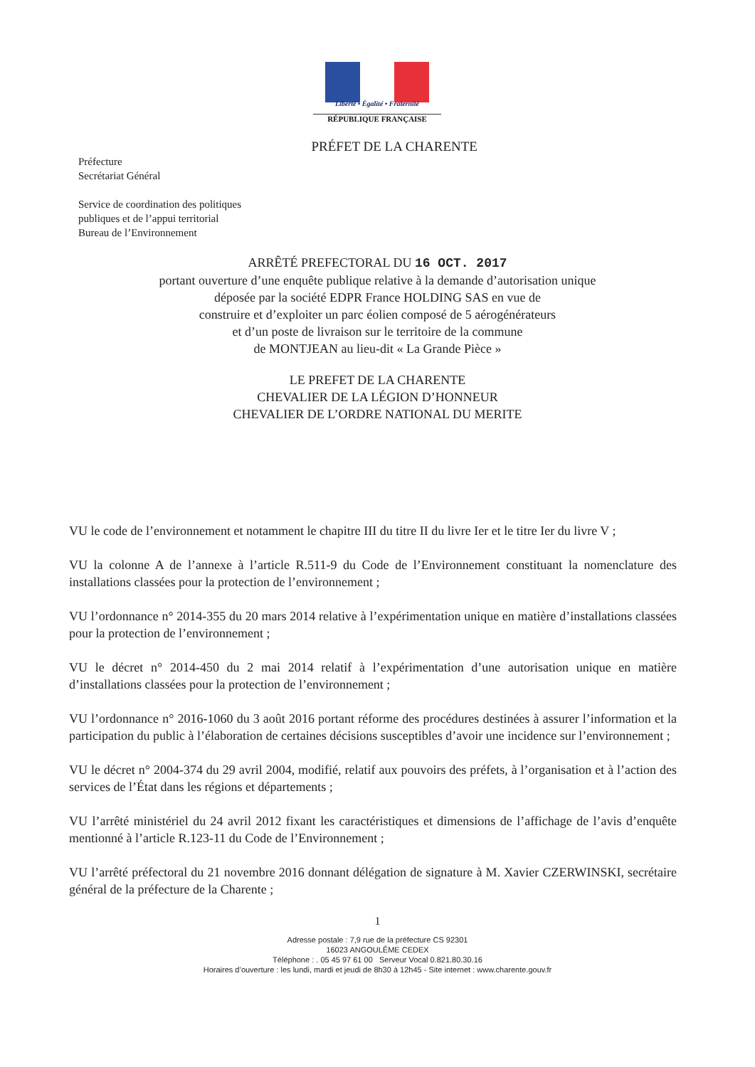Liberté • Égalité • Fraternité
RÉPUBLIQUE FRANÇAISE
PRÉFET DE LA CHARENTE
Préfecture
Secrétariat Général
Service de coordination des politiques
publiques et de l’appui territorial
Bureau de l’Environnement
ARRÊTÉ PREFECTORAL DU 16 OCT. 2017
portant ouverture d’une enquête publique relative à la demande d’autorisation unique
déposée par la société EDPR France HOLDING SAS en vue de
construire et d’exploiter un parc éolien composé de 5 aérogénérateurs
et d’un poste de livraison sur le territoire de la commune
de MONTJEAN au lieu-dit « La Grande Pièce »
LE PREFET DE LA CHARENTE
CHEVALIER DE LA LÉGION D’HONNEUR
CHEVALIER DE L’ORDRE NATIONAL DU MERITE
VU le code de l’environnement et notamment le chapitre III du titre II du livre Ier et le titre Ier du livre V ;
VU la colonne A de l’annexe à l’article R.511-9 du Code de l’Environnement constituant la nomenclature des installations classées pour la protection de l’environnement ;
VU l’ordonnance n° 2014-355 du 20 mars 2014 relative à l’expérimentation unique en matière d’installations classées pour la protection de l’environnement ;
VU le décret n° 2014-450 du 2 mai 2014 relatif à l’expérimentation d’une autorisation unique en matière d’installations classées pour la protection de l’environnement ;
VU l’ordonnance n° 2016-1060 du 3 août 2016 portant réforme des procédures destinées à assurer l’information et la participation du public à l’élaboration de certaines décisions susceptibles d’avoir une incidence sur l’environnement ;
VU le décret n° 2004-374 du 29 avril 2004, modifié, relatif aux pouvoirs des préfets, à l’organisation et à l’action des services de l’État dans les régions et départements ;
VU l’arrêté ministériel du 24 avril 2012 fixant les caractéristiques et dimensions de l’affichage de l’avis d’enquête mentionné à l’article R.123-11 du Code de l’Environnement ;
VU l’arrêté préfectoral du 21 novembre 2016 donnant délégation de signature à M. Xavier CZERWINSKI, secrétaire général de la préfecture de la Charente ;
1
Adresse postale : 7,9 rue de la préfecture CS 92301
16023 ANGOULÊME CEDEX
Téléphone : . 05 45 97 61 00 Serveur Vocal 0.821.80.30.16
Horaires d’ouverture : les lundi, mardi et jeudi de 8h30 à 12h45 - Site internet : www.charente.gouv.fr